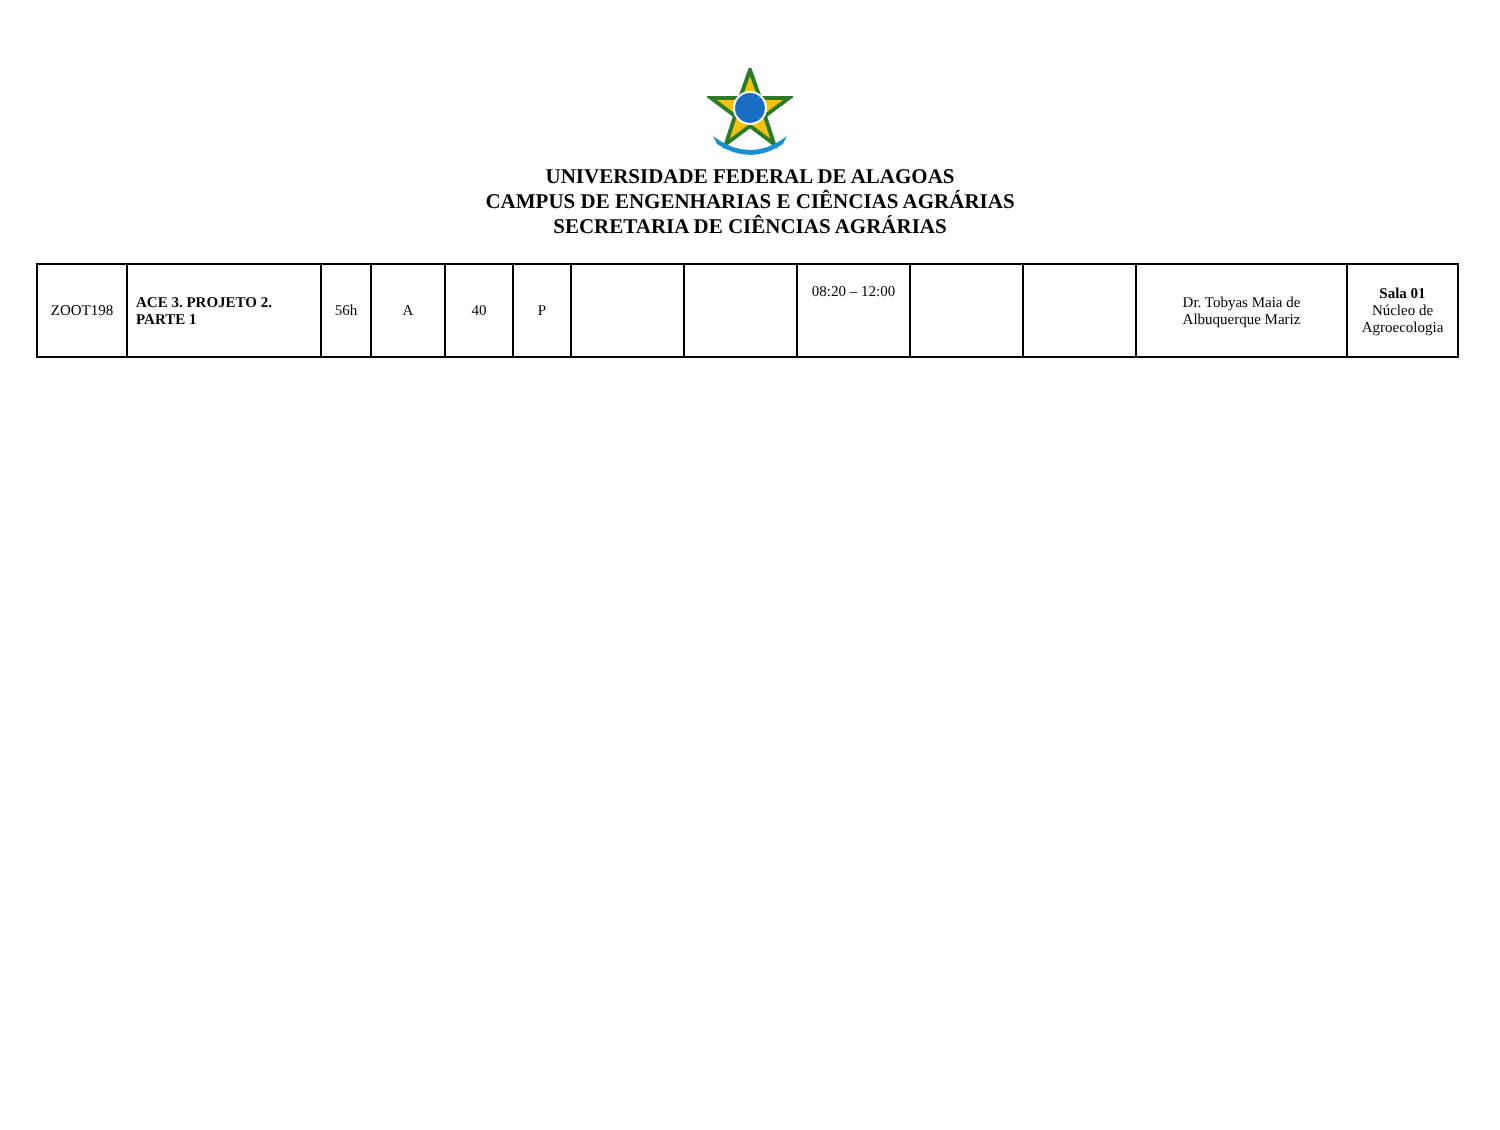UNIVERSIDADE FEDERAL DE ALAGOAS
CAMPUS DE ENGENHARIAS E CIÊNCIAS AGRÁRIAS
SECRETARIA DE CIÊNCIAS AGRÁRIAS
| ZOOT198 | ACE 3. PROJETO 2. PARTE 1 | 56h | A | 40 | P | | | 08:20 – 12:00 | | | Dr. Tobyas Maia de Albuquerque Mariz | Sala 01 Núcleo de Agroecologia |